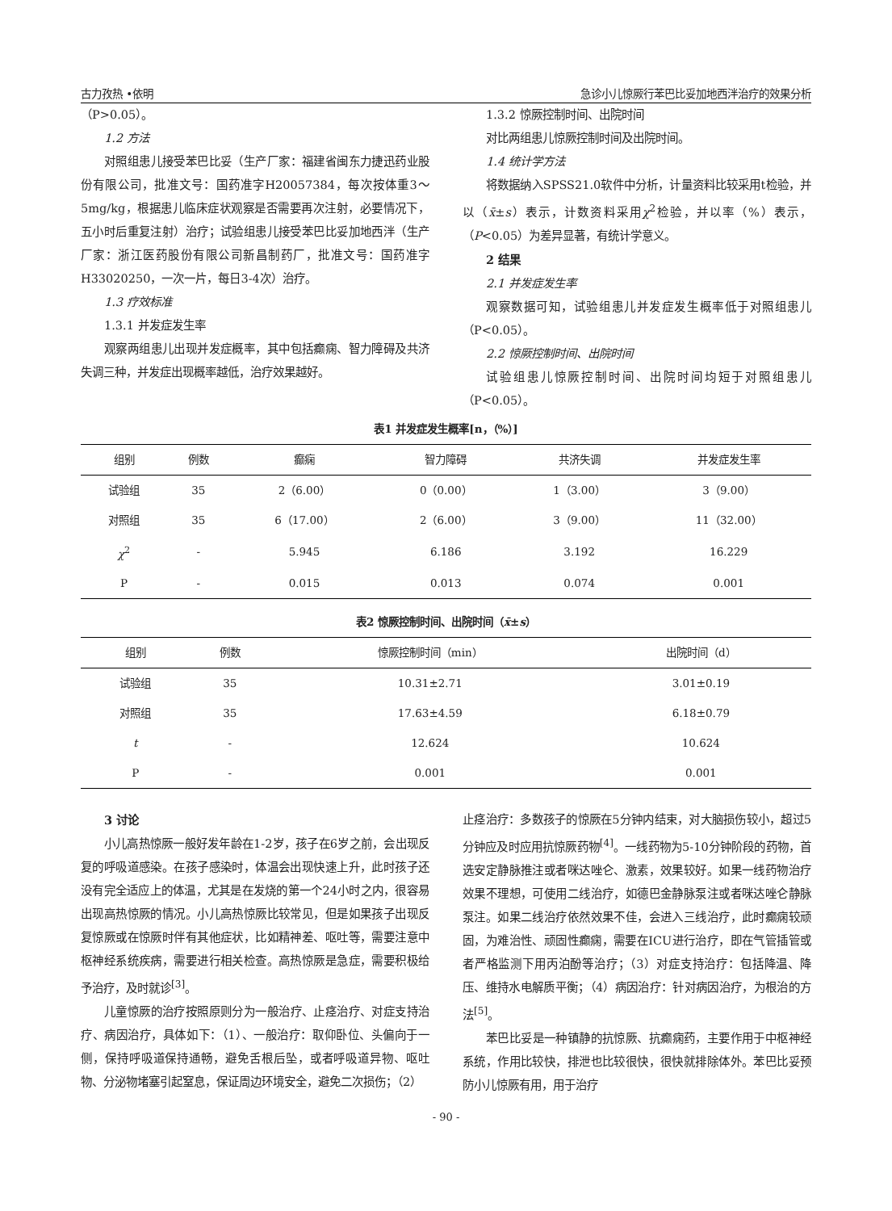古力孜热 •依明 急诊小儿惊厥行苯巴比妥加地西泮治疗的效果分析
（P>0.05）。
1.2 方法
对照组患儿接受苯巴比妥（生产厂家：福建省闽东力捷迅药业股份有限公司，批准文号：国药准字H20057384，每次按体重3～5mg/kg，根据患儿临床症状观察是否需要再次注射，必要情况下，五小时后重复注射）治疗；试验组患儿接受苯巴比妥加地西泮（生产厂家：浙江医药股份有限公司新昌制药厂，批准文号：国药准字H33020250，一次一片，每日3-4次）治疗。
1.3 疗效标准
1.3.1 并发症发生率
观察两组患儿出现并发症概率，其中包括癫痫、智力障碍及共济失调三种，并发症出现概率越低，治疗效果越好。
1.3.2 惊厥控制时间、出院时间
对比两组患儿惊厥控制时间及出院时间。
1.4 统计学方法
将数据纳入SPSS21.0软件中分析，计量资料比较采用t检验，并以（x̄±s）表示，计数资料采用χ<sup>2</sup>检验，并以率（%）表示，（P<0.05）为差异显著，有统计学意义。
2 结果
2.1 并发症发生率
观察数据可知，试验组患儿并发症发生概率低于对照组患儿（P<0.05）。
2.2 惊厥控制时间、出院时间
试验组患儿惊厥控制时间、出院时间均短于对照组患儿（P<0.05）。
表1 并发症发生概率[n，（%）]
| 组别 | 例数 | 癫痫 | 智力障碍 | 共济失调 | 并发症发生率 |
| --- | --- | --- | --- | --- | --- |
| 试验组 | 35 | 2（6.00） | 0（0.00） | 1（3.00） | 3（9.00） |
| 对照组 | 35 | 6（17.00） | 2（6.00） | 3（9.00） | 11（32.00） |
| χ<sup>2</sup> | - | 5.945 | 6.186 | 3.192 | 16.229 |
| P | - | 0.015 | 0.013 | 0.074 | 0.001 |
表2 惊厥控制时间、出院时间（x̄±s）
| 组别 | 例数 | 惊厥控制时间（min） | 出院时间（d） |
| --- | --- | --- | --- |
| 试验组 | 35 | 10.31±2.71 | 3.01±0.19 |
| 对照组 | 35 | 17.63±4.59 | 6.18±0.79 |
| t | - | 12.624 | 10.624 |
| P | - | 0.001 | 0.001 |
3 讨论
小儿高热惊厥一般好发年龄在1-2岁，孩子在6岁之前，会出现反复的呼吸道感染。在孩子感染时，体温会出现快速上升，此时孩子还没有完全适应上的体温，尤其是在发烧的第一个24小时之内，很容易出现高热惊厥的情况。小儿高热惊厥比较常见，但是如果孩子出现反复惊厥或在惊厥时伴有其他症状，比如精神差、呕吐等，需要注意中枢神经系统疾病，需要进行相关检查。高热惊厥是急症，需要积极给予治疗，及时就诊<sup>[3]</sup>。
儿童惊厥的治疗按照原则分为一般治疗、止痉治疗、对症支持治疗、病因治疗，具体如下：（1）、一般治疗：取仰卧位、头偏向于一侧，保持呼吸道保持通畅，避免舌根后坠，或者呼吸道异物、呕吐物、分泌物堵塞引起窒息，保证周边环境安全，避免二次损伤；（2）
止痉治疗：多数孩子的惊厥在5分钟内结束，对大脑损伤较小，超过5分钟应及时应用抗惊厥药物<sup>[4]</sup>。一线药物为5-10分钟阶段的药物，首选安定静脉推注或者咪达唑仑、激素，效果较好。如果一线药物治疗效果不理想，可使用二线治疗，如德巴金静脉泵注或者咪达唑仑静脉泵注。如果二线治疗依然效果不佳，会进入三线治疗，此时癫痫较顽固，为难治性、顽固性癫痫，需要在ICU进行治疗，即在气管插管或者严格监测下用丙泊酚等治疗；（3）对症支持治疗：包括降温、降压、维持水电解质平衡；（4）病因治疗：针对病因治疗，为根治的方法<sup>[5]</sup>。
苯巴比妥是一种镇静的抗惊厥、抗癫痫药，主要作用于中枢神经系统，作用比较快，排泄也比较很快，很快就排除体外。苯巴比妥预防小儿惊厥有用，用于治疗
- 90 -